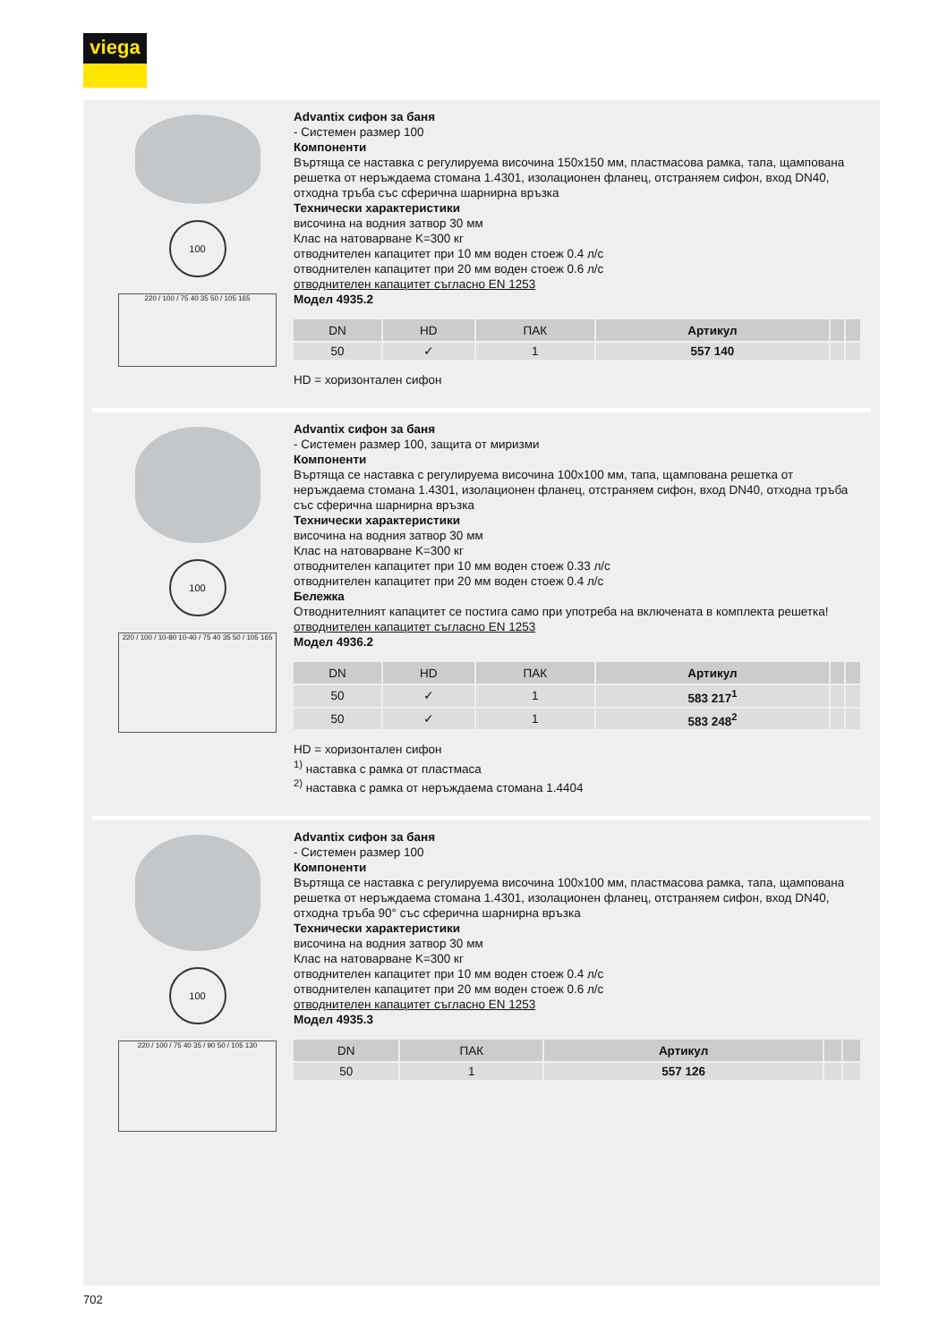viega
100
220 / 100 / 75 40 35 50 / 105 165
Advantix сифон за баня
- Системен размер 100
Компоненти
Въртяща се наставка с регулируема височина 150x150 мм, пластмасова рамка, тапа, щампована решетка от неръждаема стомана 1.4301, изолационен фланец, отстраняем сифон, вход DN40, отходна тръба със сферична шарнирна връзка
Технически характеристики
височина на водния затвор 30 мм
Клас на натоварване K=300 кг
отводнителен капацитет при 10 мм воден стоеж 0.4 л/с
отводнителен капацитет при 20 мм воден стоеж 0.6 л/с
отводнителен капацитет съгласно EN 1253
Модел 4935.2
| DN | HD | ПАК | Артикул | | |
| --- | --- | --- | --- | --- | --- |
| 50 | ✓ | 1 | 557 140 | | |
HD = хоризонтален сифон
100
220 / 100 / 10-80 10-40 / 75 40 35 50 / 105 165
Advantix сифон за баня
- Системен размер 100, защита от миризми
Компоненти
Въртяща се наставка с регулируема височина 100x100 мм, тапа, щампована решетка от неръждаема стомана 1.4301, изолационен фланец, отстраняем сифон, вход DN40, отходна тръба със сферична шарнирна връзка
Технически характеристики
височина на водния затвор 30 мм
Клас на натоварване K=300 кг
отводнителен капацитет при 10 мм воден стоеж 0.33 л/с
отводнителен капацитет при 20 мм воден стоеж 0.4 л/с
Бележка
Отводнителният капацитет се постига само при употреба на включената в комплекта решетка!
отводнителен капацитет съгласно EN 1253
Модел 4936.2
| DN | HD | ПАК | Артикул | | |
| --- | --- | --- | --- | --- | --- |
| 50 | ✓ | 1 | 583 217<sup>1</sup> | | |
| 50 | ✓ | 1 | 583 248<sup>2</sup> | | |
HD = хоризонтален сифон
<sup>1)</sup> наставка с рамка от пластмаса
<sup>2)</sup> наставка с рамка от неръждаема стомана 1.4404
100
220 / 100 / 75 40 35 / 90 50 / 105 130
Advantix сифон за баня
- Системен размер 100
Компоненти
Въртяща се наставка с регулируема височина 100x100 мм, пластмасова рамка, тапа, щампована решетка от неръждаема стомана 1.4301, изолационен фланец, отстраняем сифон, вход DN40, отходна тръба 90° със сферична шарнирна връзка
Технически характеристики
височина на водния затвор 30 мм
Клас на натоварване K=300 кг
отводнителен капацитет при 10 мм воден стоеж 0.4 л/с
отводнителен капацитет при 20 мм воден стоеж 0.6 л/с
отводнителен капацитет съгласно EN 1253
Модел 4935.3
| DN | ПАК | Артикул | | |
| --- | --- | --- | --- | --- |
| 50 | 1 | 557 126 | | |
702